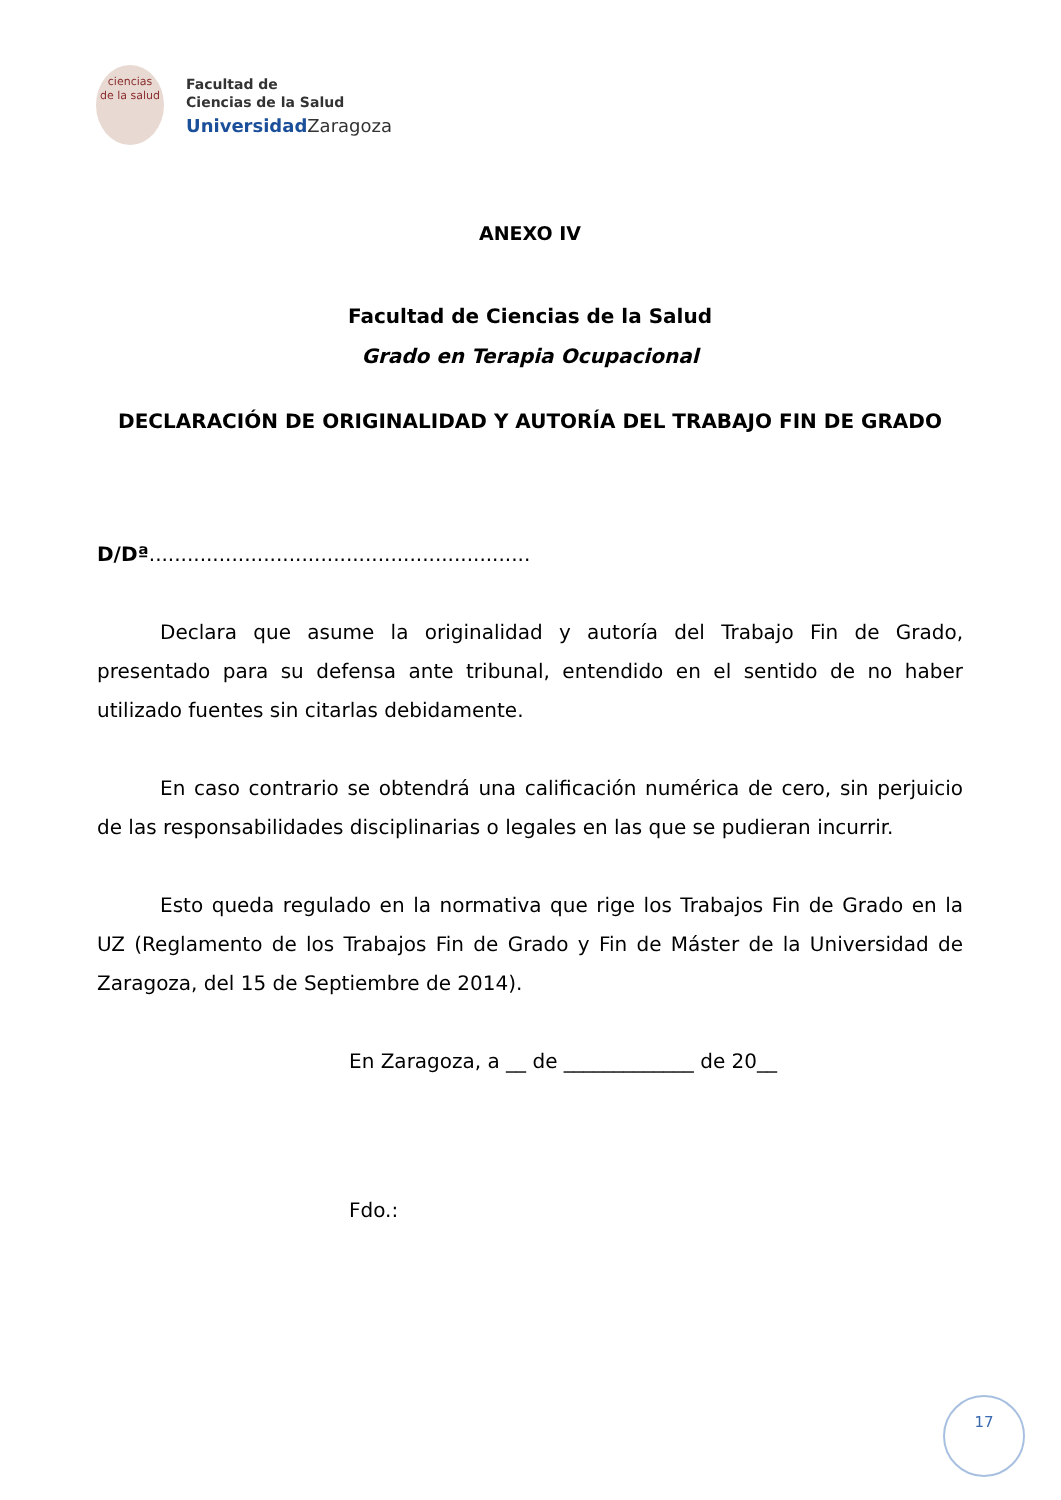ciencias
de la salud
Facultad de
Ciencias de la Salud
UniversidadZaragoza
ANEXO IV
Facultad de Ciencias de la Salud
Grado en Terapia Ocupacional
DECLARACIÓN DE ORIGINALIDAD Y AUTORÍA DEL TRABAJO FIN DE GRADO
D/Dª............................................................
Declara que asume la originalidad y autoría del Trabajo Fin de Grado, presentado para su defensa ante tribunal, entendido en el sentido de no haber utilizado fuentes sin citarlas debidamente.
En caso contrario se obtendrá una calificación numérica de cero, sin perjuicio de las responsabilidades disciplinarias o legales en las que se pudieran incurrir.
Esto queda regulado en la normativa que rige los Trabajos Fin de Grado en la UZ (Reglamento de los Trabajos Fin de Grado y Fin de Máster de la Universidad de Zaragoza, del 15 de Septiembre de 2014).
En Zaragoza, a __ de _____________ de 20__
Fdo.:
17